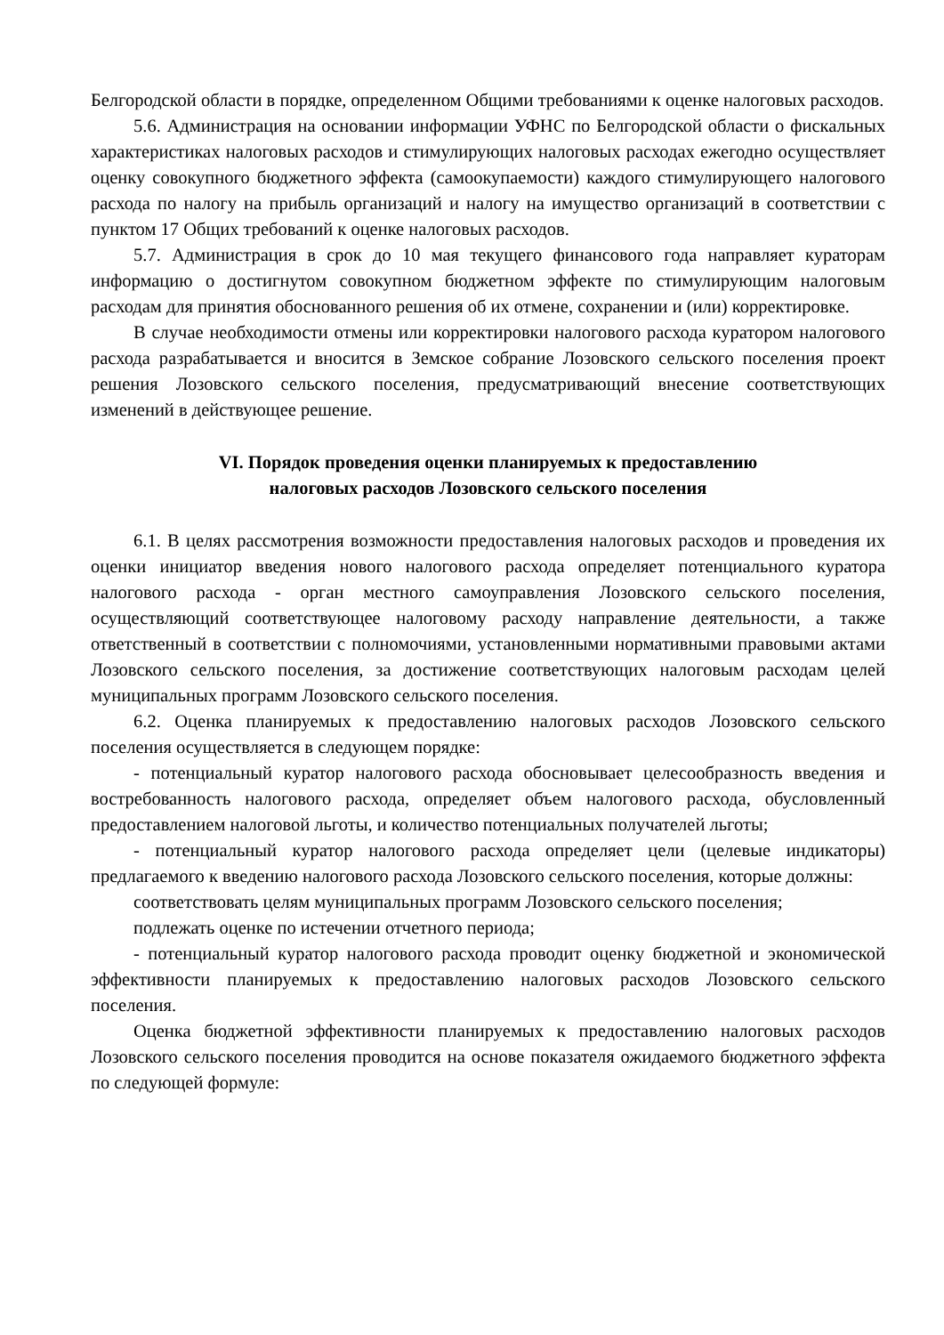Белгородской области в порядке, определенном Общими требованиями к оценке налоговых расходов.
5.6. Администрация на основании информации УФНС по Белгородской области о фискальных характеристиках налоговых расходов и стимулирующих налоговых расходах ежегодно осуществляет оценку совокупного бюджетного эффекта (самоокупаемости) каждого стимулирующего налогового расхода по налогу на прибыль организаций и налогу на имущество организаций в соответствии с пунктом 17 Общих требований к оценке налоговых расходов.
5.7. Администрация в срок до 10 мая текущего финансового года направляет кураторам информацию о достигнутом совокупном бюджетном эффекте по стимулирующим налоговым расходам для принятия обоснованного решения об их отмене, сохранении и (или) корректировке.
В случае необходимости отмены или корректировки налогового расхода куратором налогового расхода разрабатывается и вносится в Земское собрание Лозовского сельского поселения проект решения Лозовского сельского поселения, предусматривающий внесение соответствующих изменений в действующее решение.
VI. Порядок проведения оценки планируемых к предоставлению
налоговых расходов Лозовского сельского поселения
6.1. В целях рассмотрения возможности предоставления налоговых расходов и проведения их оценки инициатор введения нового налогового расхода определяет потенциального куратора налогового расхода - орган местного самоуправления Лозовского сельского поселения, осуществляющий соответствующее налоговому расходу направление деятельности, а также ответственный в соответствии с полномочиями, установленными нормативными правовыми актами Лозовского сельского поселения, за достижение соответствующих налоговым расходам целей муниципальных программ Лозовского сельского поселения.
6.2. Оценка планируемых к предоставлению налоговых расходов Лозовского сельского поселения осуществляется в следующем порядке:
- потенциальный куратор налогового расхода обосновывает целесообразность введения и востребованность налогового расхода, определяет объем налогового расхода, обусловленный предоставлением налоговой льготы, и количество потенциальных получателей льготы;
- потенциальный куратор налогового расхода определяет цели (целевые индикаторы) предлагаемого к введению налогового расхода Лозовского сельского поселения, которые должны:
соответствовать целям муниципальных программ Лозовского сельского поселения;
подлежать оценке по истечении отчетного периода;
- потенциальный куратор налогового расхода проводит оценку бюджетной и экономической эффективности планируемых к предоставлению налоговых расходов Лозовского сельского поселения.
Оценка бюджетной эффективности планируемых к предоставлению налоговых расходов Лозовского сельского поселения проводится на основе показателя ожидаемого бюджетного эффекта по следующей формуле: